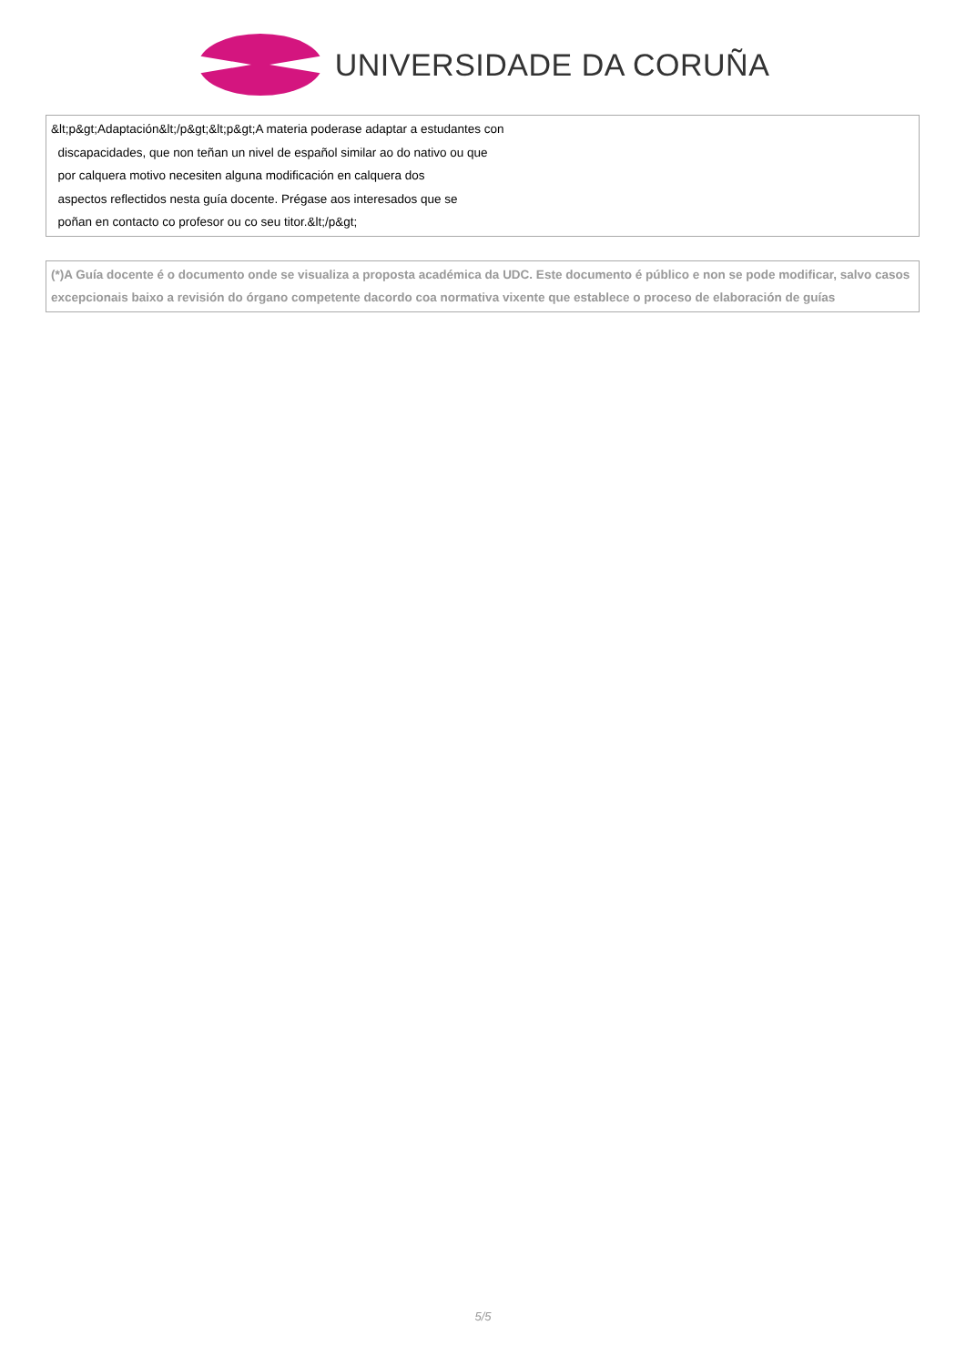UNIVERSIDADE DA CORUÑA
| &lt;p&gt;Adaptación&lt;/p&gt;&lt;p&gt;A materia poderase adaptar a estudantes con discapacidades, que non teñan un nivel de español similar ao do nativo ou que por calquera motivo necesiten alguna modificación en calquera dos aspectos reflectidos nesta guía docente. Prégase aos interesados que se poñan en contacto co profesor ou co seu titor.&lt;/p&gt; |
| (*)A Guía docente é o documento onde se visualiza a proposta académica da UDC. Este documento é público e non se pode modificar, salvo casos excepcionais baixo a revisión do órgano competente dacordo coa normativa vixente que establece o proceso de elaboración de guías |
5/5